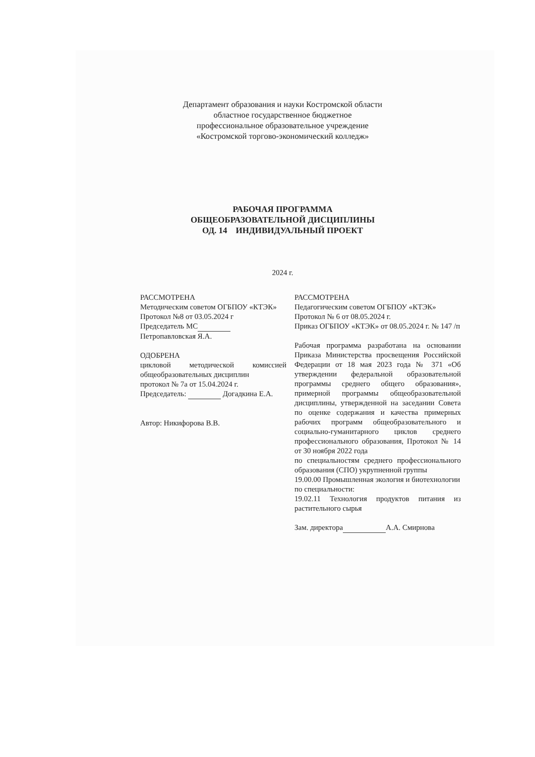Департамент образования и науки Костромской области
областное государственное бюджетное
профессиональное образовательное учреждение
«Костромской торгово-экономический колледж»
РАБОЧАЯ ПРОГРАММА
ОБЩЕОБРАЗОВАТЕЛЬНОЙ ДИСЦИПЛИНЫ
ОД. 14 ИНДИВИДУАЛЬНЫЙ ПРОЕКТ
2024 г.
РАССМОТРЕНА
Методическим советом ОГБПОУ «КТЭК»
Протокол №8 от 03.05.2024 г
Председатель МС
Петропавловская Я.А.
ОДОБРЕНА
цикловой методической комиссией общеобразовательных дисциплин
протокол № 7а от 15.04.2024 г.
Председатель: Догадкина Е.А.
Автор: Никифорова В.В.
РАССМОТРЕНА
Педагогическим советом ОГБПОУ «КТЭК»
Протокол № 6 от 08.05.2024 г.
Приказ ОГБПОУ «КТЭК» от 08.05.2024 г. № 147 /п
Рабочая программа разработана на основании Приказа Министерства просвещения Российской Федерации от 18 мая 2023 года № 371 «Об утверждении федеральной образовательной программы среднего общего образования», примерной программы общеобразовательной дисциплины, утвержденной на заседании Совета по оценке содержания и качества примерных рабочих программ общеобразовательного и социально-гуманитарного циклов среднего профессионального образования, Протокол № 14 от 30 ноября 2022 года
по специальностям среднего профессионального образования (СПО) укрупненной группы
19.00.00 Промышленная экология и биотехнологии
по специальности:
19.02.11 Технология продуктов питания из растительного сырья
Зам. директора А.А. Смирнова